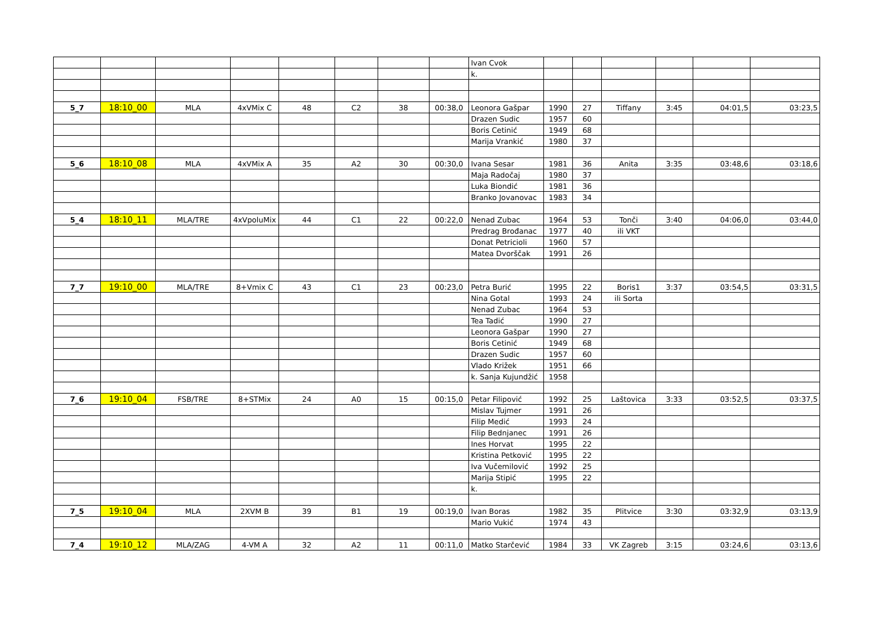| | | | | | | | | Ivan Cvok | | | | | | |
| | | | | | | | | k. | | | | | | |
| 5_7 | 18:10_00 | MLA | 4xVMix C | 48 | C2 | 38 | 00:38,0 | Leonora Gašpar | 1990 | 27 | Tiffany | 3:45 | 04:01,5 | 03:23,5 |
| | | | | | | | | Drazen Sudic | 1957 | 60 | | | | |
| | | | | | | | | Boris Cetinić | 1949 | 68 | | | | |
| | | | | | | | | Marija Vrankić | 1980 | 37 | | | | |
| 5_6 | 18:10_08 | MLA | 4xVMix A | 35 | A2 | 30 | 00:30,0 | Ivana Sesar | 1981 | 36 | Anita | 3:35 | 03:48,6 | 03:18,6 |
| | | | | | | | | Maja Radočaj | 1980 | 37 | | | | |
| | | | | | | | | Luka Biondić | 1981 | 36 | | | | |
| | | | | | | | | Branko Jovanovac | 1983 | 34 | | | | |
| 5_4 | 18:10_11 | MLA/TRE | 4xVpoluMix | 44 | C1 | 22 | 00:22,0 | Nenad Zubac | 1964 | 53 | Tonči | 3:40 | 04:06,0 | 03:44,0 |
| | | | | | | | | Predrag Brođanac | 1977 | 40 | ili VKT | | | |
| | | | | | | | | Donat Petricioli | 1960 | 57 | | | | |
| | | | | | | | | Matea Dvorščak | 1991 | 26 | | | | |
| 7_7 | 19:10_00 | MLA/TRE | 8+Vmix C | 43 | C1 | 23 | 00:23,0 | Petra Burić | 1995 | 22 | Boris1 | 3:37 | 03:54,5 | 03:31,5 |
| | | | | | | | | Nina Gotal | 1993 | 24 | ili Sorta | | | |
| | | | | | | | | Nenad Zubac | 1964 | 53 | | | | |
| | | | | | | | | Tea Tadić | 1990 | 27 | | | | |
| | | | | | | | | Leonora Gašpar | 1990 | 27 | | | | |
| | | | | | | | | Boris Cetinić | 1949 | 68 | | | | |
| | | | | | | | | Drazen Sudic | 1957 | 60 | | | | |
| | | | | | | | | Vlado Križek | 1951 | 66 | | | | |
| | | | | | | | | k. Sanja Kujundžić | 1958 | | | | | |
| 7_6 | 19:10_04 | FSB/TRE | 8+STMix | 24 | A0 | 15 | 00:15,0 | Petar Filipović | 1992 | 25 | Laštovica | 3:33 | 03:52,5 | 03:37,5 |
| | | | | | | | | Mislav Tujmer | 1991 | 26 | | | | |
| | | | | | | | | Filip Medić | 1993 | 24 | | | | |
| | | | | | | | | Filip Bednjanec | 1991 | 26 | | | | |
| | | | | | | | | Ines Horvat | 1995 | 22 | | | | |
| | | | | | | | | Kristina Petković | 1995 | 22 | | | | |
| | | | | | | | | Iva Vučemilović | 1992 | 25 | | | | |
| | | | | | | | | Marija Stipić | 1995 | 22 | | | | |
| | | | | | | | | k. | | | | | | |
| 7_5 | 19:10_04 | MLA | 2XVM B | 39 | B1 | 19 | 00:19,0 | Ivan Boras | 1982 | 35 | Plitvice | 3:30 | 03:32,9 | 03:13,9 |
| | | | | | | | | Mario Vukić | 1974 | 43 | | | | |
| 7_4 | 19:10_12 | MLA/ZAG | 4-VM A | 32 | A2 | 11 | 00:11,0 | Matko Starčević | 1984 | 33 | VK Zagreb | 3:15 | 03:24,6 | 03:13,6 |